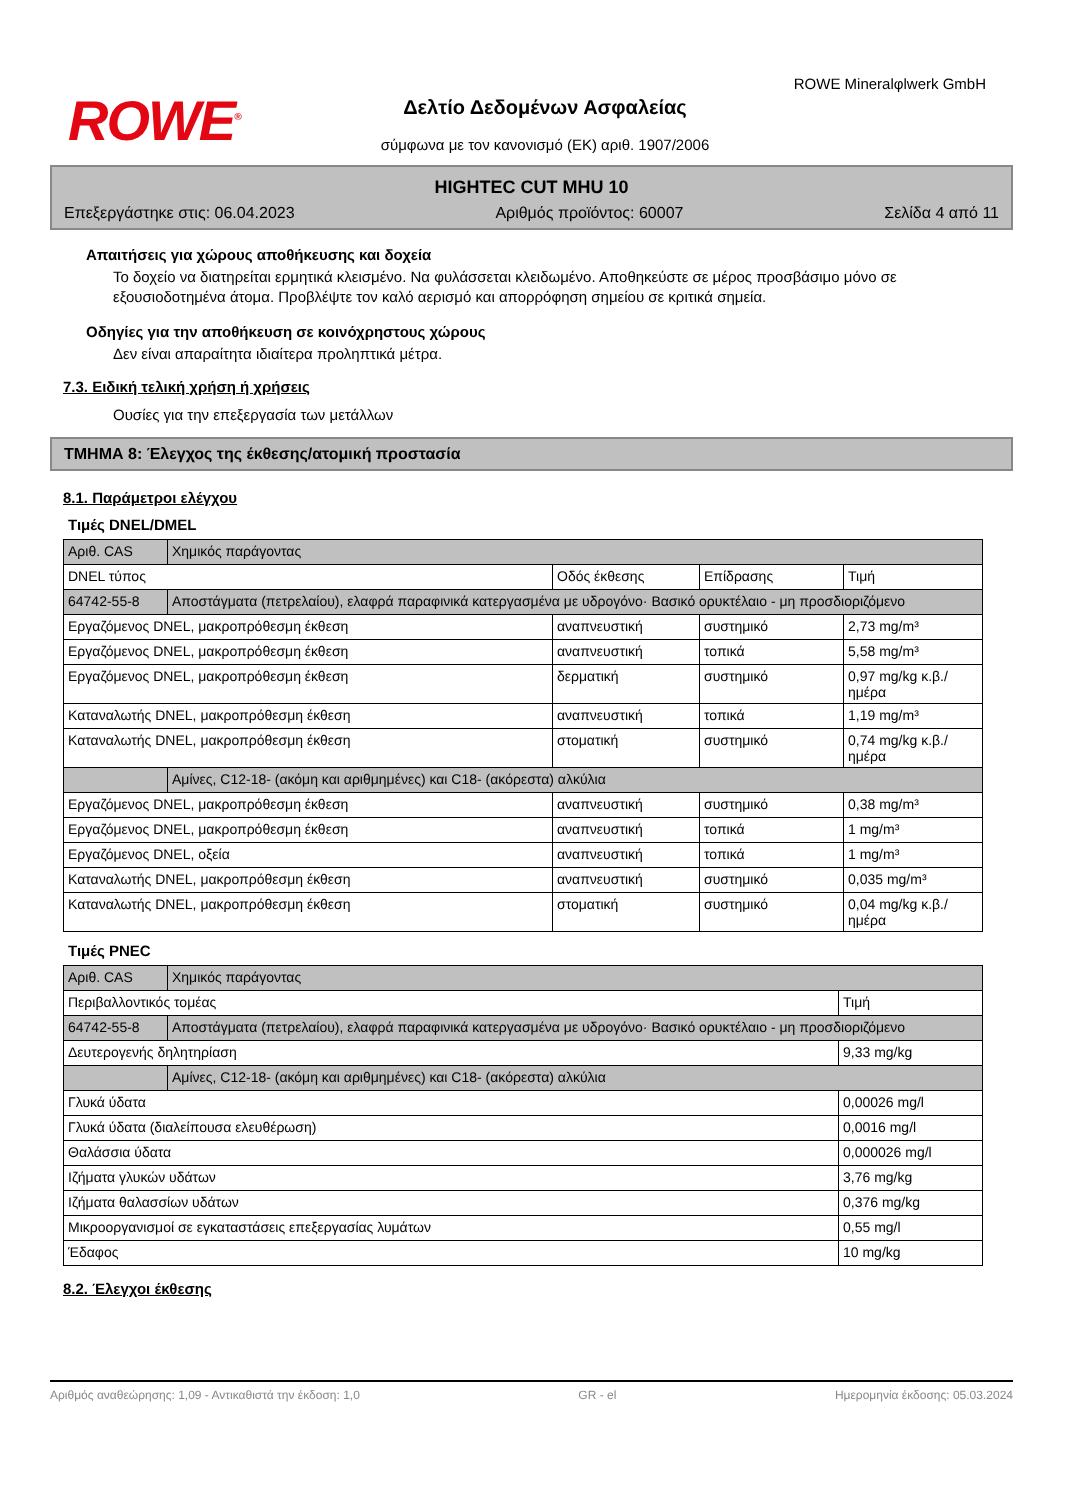ROWE<sup>®</sup>
ROWE Mineralφlwerk GmbH
Δελτίο Δεδομένων Ασφαλείας
σύμφωνα με τον κανονισμό (ΕΚ) αριθ. 1907/2006
HIGHTEC CUT MHU 10
Επεξεργάστηκε στις: 06.04.2023 Αριθμός προϊόντος: 60007 Σελίδα 4 από 11
Απαιτήσεις για χώρους αποθήκευσης και δοχεία
Το δοχείο να διατηρείται ερμητικά κλεισμένο. Να φυλάσσεται κλειδωμένο. Αποθηκεύστε σε μέρος προσβάσιμο μόνο σε εξουσιοδοτημένα άτομα. Προβλέψτε τον καλό αερισμό και απορρόφηση σημείου σε κριτικά σημεία.
Οδηγίες για την αποθήκευση σε κοινόχρηστους χώρους
Δεν είναι απαραίτητα ιδιαίτερα προληπτικά μέτρα.
7.3. Ειδική τελική χρήση ή χρήσεις
Ουσίες για την επεξεργασία των μετάλλων
ΤΜΗΜΑ 8: Έλεγχος της έκθεσης/ατομική προστασία
8.1. Παράμετροι ελέγχου
Τιμές DNEL/DMEL
| Αριθ. CAS | Χημικός παράγοντας | | | |
| DNEL τύπος | | Οδός έκθεσης | Επίδρασης | Τιμή |
| 64742-55-8 | Αποστάγματα (πετρελαίου), ελαφρά παραφινικά κατεργασμένα με υδρογόνο· Βασικό ορυκτέλαιο - μη προσδιοριζόμενο | | | |
| Εργαζόμενος DNEL, μακροπρόθεσμη έκθεση | | αναπνευστική | συστημικό | 2,73 mg/m³ |
| Εργαζόμενος DNEL, μακροπρόθεσμη έκθεση | | αναπνευστική | τοπικά | 5,58 mg/m³ |
| Εργαζόμενος DNEL, μακροπρόθεσμη έκθεση | | δερματική | συστημικό | 0,97 mg/kg κ.β./ημέρα |
| Καταναλωτής DNEL, μακροπρόθεσμη έκθεση | | αναπνευστική | τοπικά | 1,19 mg/m³ |
| Καταναλωτής DNEL, μακροπρόθεσμη έκθεση | | στοματική | συστημικό | 0,74 mg/kg κ.β./ημέρα |
| | Αμίνες, C12-18- (ακόμη και αριθμημένες) και C18- (ακόρεστα) αλκύλια | | | |
| Εργαζόμενος DNEL, μακροπρόθεσμη έκθεση | | αναπνευστική | συστημικό | 0,38 mg/m³ |
| Εργαζόμενος DNEL, μακροπρόθεσμη έκθεση | | αναπνευστική | τοπικά | 1 mg/m³ |
| Εργαζόμενος DNEL, οξεία | | αναπνευστική | τοπικά | 1 mg/m³ |
| Καταναλωτής DNEL, μακροπρόθεσμη έκθεση | | αναπνευστική | συστημικό | 0,035 mg/m³ |
| Καταναλωτής DNEL, μακροπρόθεσμη έκθεση | | στοματική | συστημικό | 0,04 mg/kg κ.β./ημέρα |
Τιμές PNEC
| Αριθ. CAS | Χημικός παράγοντας | |
| Περιβαλλοντικός τομέας | | Τιμή |
| 64742-55-8 | Αποστάγματα (πετρελαίου), ελαφρά παραφινικά κατεργασμένα με υδρογόνο· Βασικό ορυκτέλαιο - μη προσδιοριζόμενο | |
| Δευτερογενής δηλητηρίαση | | 9,33 mg/kg |
| | Αμίνες, C12-18- (ακόμη και αριθμημένες) και C18- (ακόρεστα) αλκύλια | |
| Γλυκά ύδατα | | 0,00026 mg/l |
| Γλυκά ύδατα (διαλείπουσα ελευθέρωση) | | 0,0016 mg/l |
| Θαλάσσια ύδατα | | 0,000026 mg/l |
| Ιζήματα γλυκών υδάτων | | 3,76 mg/kg |
| Ιζήματα θαλασσίων υδάτων | | 0,376 mg/kg |
| Μικροοργανισμοί σε εγκαταστάσεις επεξεργασίας λυμάτων | | 0,55 mg/l |
| Έδαφος | | 10 mg/kg |
8.2. Έλεγχοι έκθεσης
Αριθμός αναθεώρησης: 1,09 - Αντικαθιστά την έκδοση: 1,0 GR - el Ημερομηνία έκδοσης: 05.03.2024